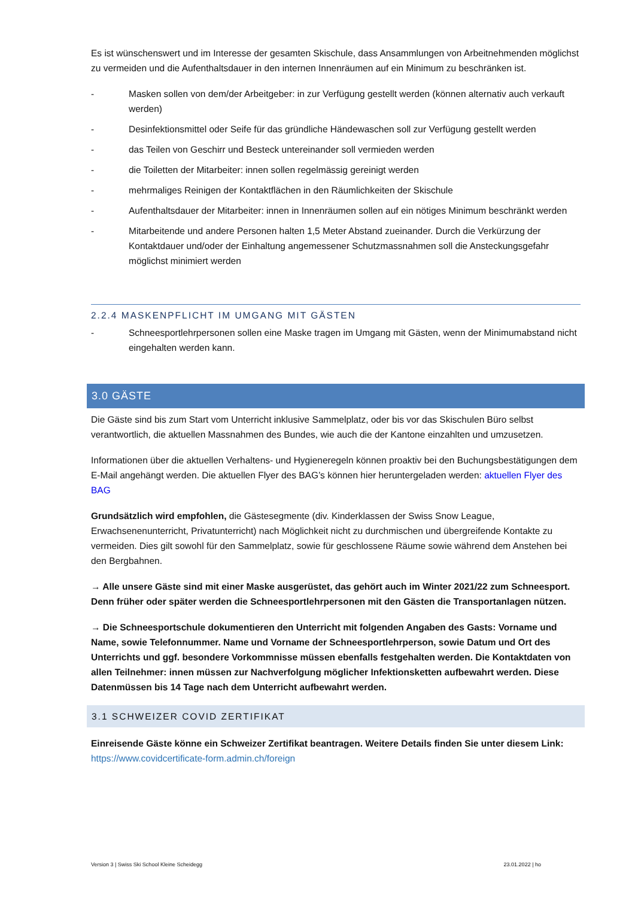Es ist wünschenswert und im Interesse der gesamten Skischule, dass Ansammlungen von Arbeitnehmenden möglichst zu vermeiden und die Aufenthaltsdauer in den internen Innenräumen auf ein Minimum zu beschränken ist.
- Masken sollen von dem/der Arbeitgeber: in zur Verfügung gestellt werden (können alternativ auch verkauft werden)
- Desinfektionsmittel oder Seife für das gründliche Händewaschen soll zur Verfügung gestellt werden
- das Teilen von Geschirr und Besteck untereinander soll vermieden werden
- die Toiletten der Mitarbeiter: innen sollen regelmässig gereinigt werden
- mehrmaliges Reinigen der Kontaktflächen in den Räumlichkeiten der Skischule
- Aufenthaltsdauer der Mitarbeiter: innen in Innenräumen sollen auf ein nötiges Minimum beschränkt werden
- Mitarbeitende und andere Personen halten 1,5 Meter Abstand zueinander. Durch die Verkürzung der Kontaktdauer und/oder der Einhaltung angemessener Schutzmassnahmen soll die Ansteckungsgefahr möglichst minimiert werden
2.2.4 MASKENPFLICHT IM UMGANG MIT GÄSTEN
- Schneesportlehrpersonen sollen eine Maske tragen im Umgang mit Gästen, wenn der Minimumabstand nicht eingehalten werden kann.
3.0 GÄSTE
Die Gäste sind bis zum Start vom Unterricht inklusive Sammelplatz, oder bis vor das Skischulen Büro selbst verantwortlich, die aktuellen Massnahmen des Bundes, wie auch die der Kantone einzahlten und umzusetzen.
Informationen über die aktuellen Verhaltens- und Hygieneregeln können proaktiv bei den Buchungsbestätigungen dem E-Mail angehängt werden. Die aktuellen Flyer des BAG’s können hier heruntergeladen werden: aktuellen Flyer des BAG
Grundsätzlich wird empfohlen, die Gästesegmente (div. Kinderklassen der Swiss Snow League, Erwachsenenunterricht, Privatunterricht) nach Möglichkeit nicht zu durchmischen und übergreifende Kontakte zu vermeiden. Dies gilt sowohl für den Sammelplatz, sowie für geschlossene Räume sowie während dem Anstehen bei den Bergbahnen.
→ Alle unsere Gäste sind mit einer Maske ausgerüstet, das gehört auch im Winter 2021/22 zum Schneesport. Denn früher oder später werden die Schneesportlehrpersonen mit den Gästen die Transportanlagen nützen.
→ Die Schneesportschule dokumentieren den Unterricht mit folgenden Angaben des Gasts: Vorname und Name, sowie Telefonnummer. Name und Vorname der Schneesportlehrperson, sowie Datum und Ort des Unterrichts und ggf. besondere Vorkommnisse müssen ebenfalls festgehalten werden. Die Kontaktdaten von allen Teilnehmer: innen müssen zur Nachverfolgung möglicher Infektionsketten aufbewahrt werden. Diese Datenmüssen bis 14 Tage nach dem Unterricht aufbewahrt werden.
3.1 SCHWEIZER COVID ZERTIFIKAT
Einreisende Gäste könne ein Schweizer Zertifikat beantragen. Weitere Details finden Sie unter diesem Link:
https://www.covidcertificate-form.admin.ch/foreign
Version 3 | Swiss Ski School Kleine Scheidegg 23.01.2022 | ho